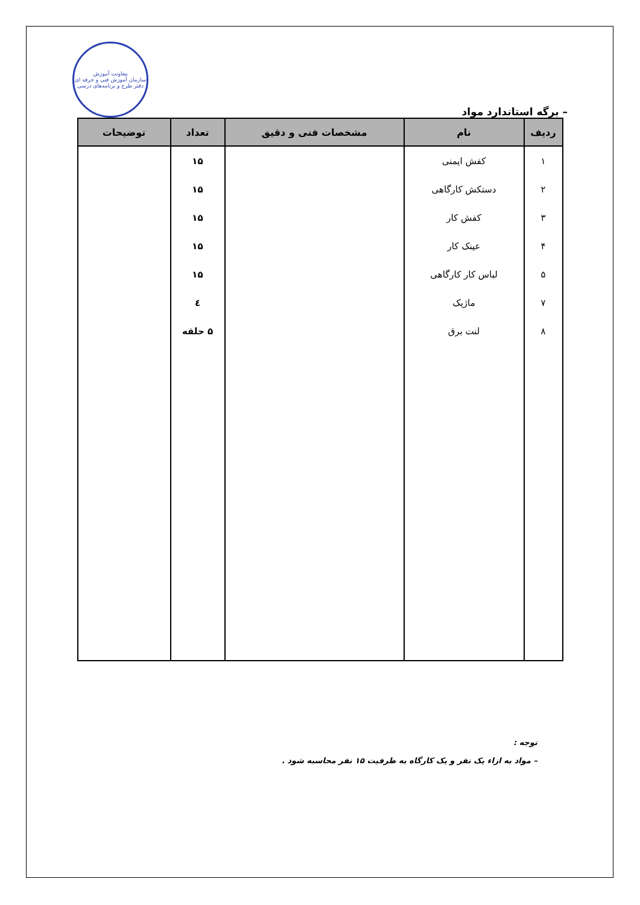– برگه استاندارد مواد
معاونت آموزش
سازمان آموزش فنی و حرفه ای
دفتر طرح و برنامه‌های درسی
| ردیف | نام | مشخصات فنی و دقیق | تعداد | توضیحات |
| --- | --- | --- | --- | --- |
| ۱ | کفش ایمنی | | ۱۵ | |
| ۲ | دستکش کارگاهی | | ۱۵ | |
| ۳ | کفش کار | | ۱۵ | |
| ۴ | عینک کار | | ۱۵ | |
| ۵ | لباس کار کارگاهی | | ۱۵ | |
| ۷ | ماژیک | | ٤ | |
| ۸ | لنت برق | | ۵ حلقه | |
توجه :
– مواد به ازاء یک نفر و یک کارگاه به ظرفیت ۱۵ نفر محاسبه شود .